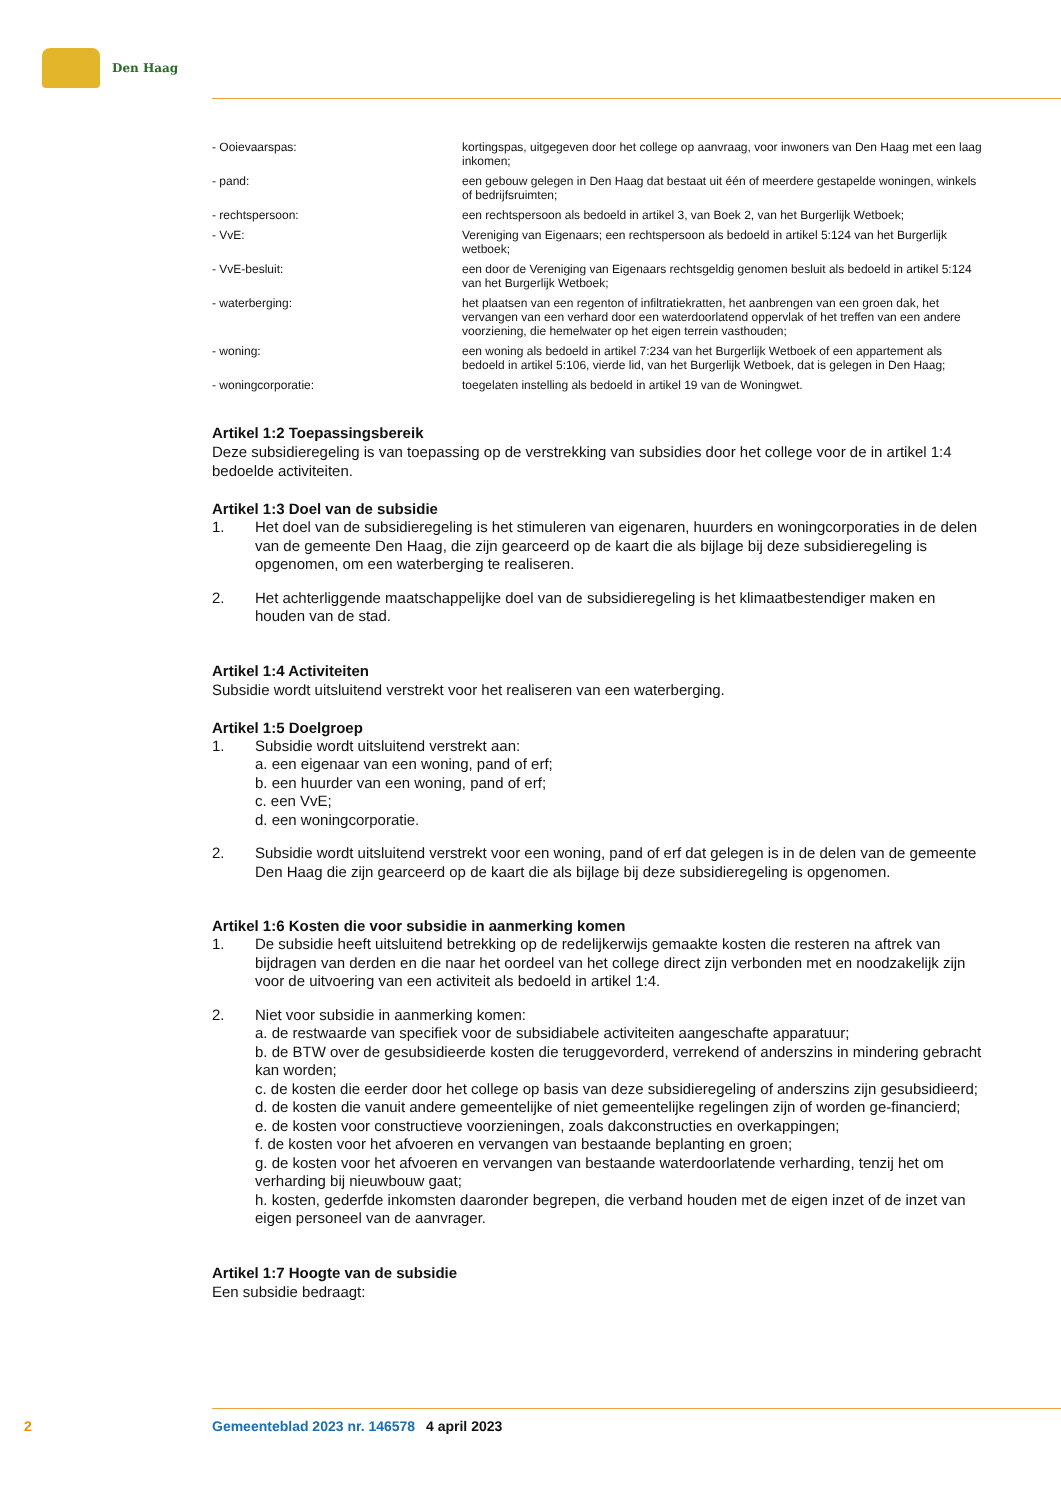Den Haag
| - Ooievaarspas: | kortingspas, uitgegeven door het college op aanvraag, voor inwoners van Den Haag met een laag inkomen; |
| - pand: | een gebouw gelegen in Den Haag dat bestaat uit één of meerdere gestapelde woningen, winkels of bedrijfsruimten; |
| - rechtspersoon: | een rechtspersoon als bedoeld in artikel 3, van Boek 2, van het Burgerlijk Wetboek; |
| - VvE: | Vereniging van Eigenaars; een rechtspersoon als bedoeld in artikel 5:124 van het Burgerlijk wetboek; |
| - VvE-besluit: | een door de Vereniging van Eigenaars rechtsgeldig genomen besluit als bedoeld in artikel 5:124 van het Burgerlijk Wetboek; |
| - waterberging: | het plaatsen van een regenton of infiltratiekratten, het aanbrengen van een groen dak, het vervangen van een verhard door een waterdoorlatend oppervlak of het treffen van een andere voorziening, die hemelwater op het eigen terrein vasthouden; |
| - woning: | een woning als bedoeld in artikel 7:234 van het Burgerlijk Wetboek of een appartement als bedoeld in artikel 5:106, vierde lid, van het Burgerlijk Wetboek, dat is gelegen in Den Haag; |
| - woningcorporatie: | toegelaten instelling als bedoeld in artikel 19 van de Woningwet. |
Artikel 1:2 Toepassingsbereik
Deze subsidieregeling is van toepassing op de verstrekking van subsidies door het college voor de in artikel 1:4 bedoelde activiteiten.
Artikel 1:3 Doel van de subsidie
1. Het doel van de subsidieregeling is het stimuleren van eigenaren, huurders en woningcorporaties in de delen van de gemeente Den Haag, die zijn gearceerd op de kaart die als bijlage bij deze subsidieregeling is opgenomen, om een waterberging te realiseren.
2. Het achterliggende maatschappelijke doel van de subsidieregeling is het klimaatbestendiger maken en houden van de stad.
Artikel 1:4 Activiteiten
Subsidie wordt uitsluitend verstrekt voor het realiseren van een waterberging.
Artikel 1:5 Doelgroep
1. Subsidie wordt uitsluitend verstrekt aan:
a. een eigenaar van een woning, pand of erf;
b. een huurder van een woning, pand of erf;
c. een VvE;
d. een woningcorporatie.
2. Subsidie wordt uitsluitend verstrekt voor een woning, pand of erf dat gelegen is in de delen van de gemeente Den Haag die zijn gearceerd op de kaart die als bijlage bij deze subsidieregeling is opgenomen.
Artikel 1:6 Kosten die voor subsidie in aanmerking komen
1. De subsidie heeft uitsluitend betrekking op de redelijkerwijs gemaakte kosten die resteren na aftrek van bijdragen van derden en die naar het oordeel van het college direct zijn verbonden met en noodzakelijk zijn voor de uitvoering van een activiteit als bedoeld in artikel 1:4.
2. Niet voor subsidie in aanmerking komen:
a. de restwaarde van specifiek voor de subsidiabele activiteiten aangeschafte apparatuur;
b. de BTW over de gesubsidieerde kosten die teruggevorderd, verrekend of anderszins in mindering gebracht kan worden;
c. de kosten die eerder door het college op basis van deze subsidieregeling of anderszins zijn gesubsidieerd;
d. de kosten die vanuit andere gemeentelijke of niet gemeentelijke regelingen zijn of worden ge-financierd;
e. de kosten voor constructieve voorzieningen, zoals dakconstructies en overkappingen;
f. de kosten voor het afvoeren en vervangen van bestaande beplanting en groen;
g. de kosten voor het afvoeren en vervangen van bestaande waterdoorlatende verharding, tenzij het om verharding bij nieuwbouw gaat;
h. kosten, gederfde inkomsten daaronder begrepen, die verband houden met de eigen inzet of de inzet van eigen personeel van de aanvrager.
Artikel 1:7 Hoogte van de subsidie
Een subsidie bedraagt:
2 Gemeenteblad 2023 nr. 146578 4 april 2023